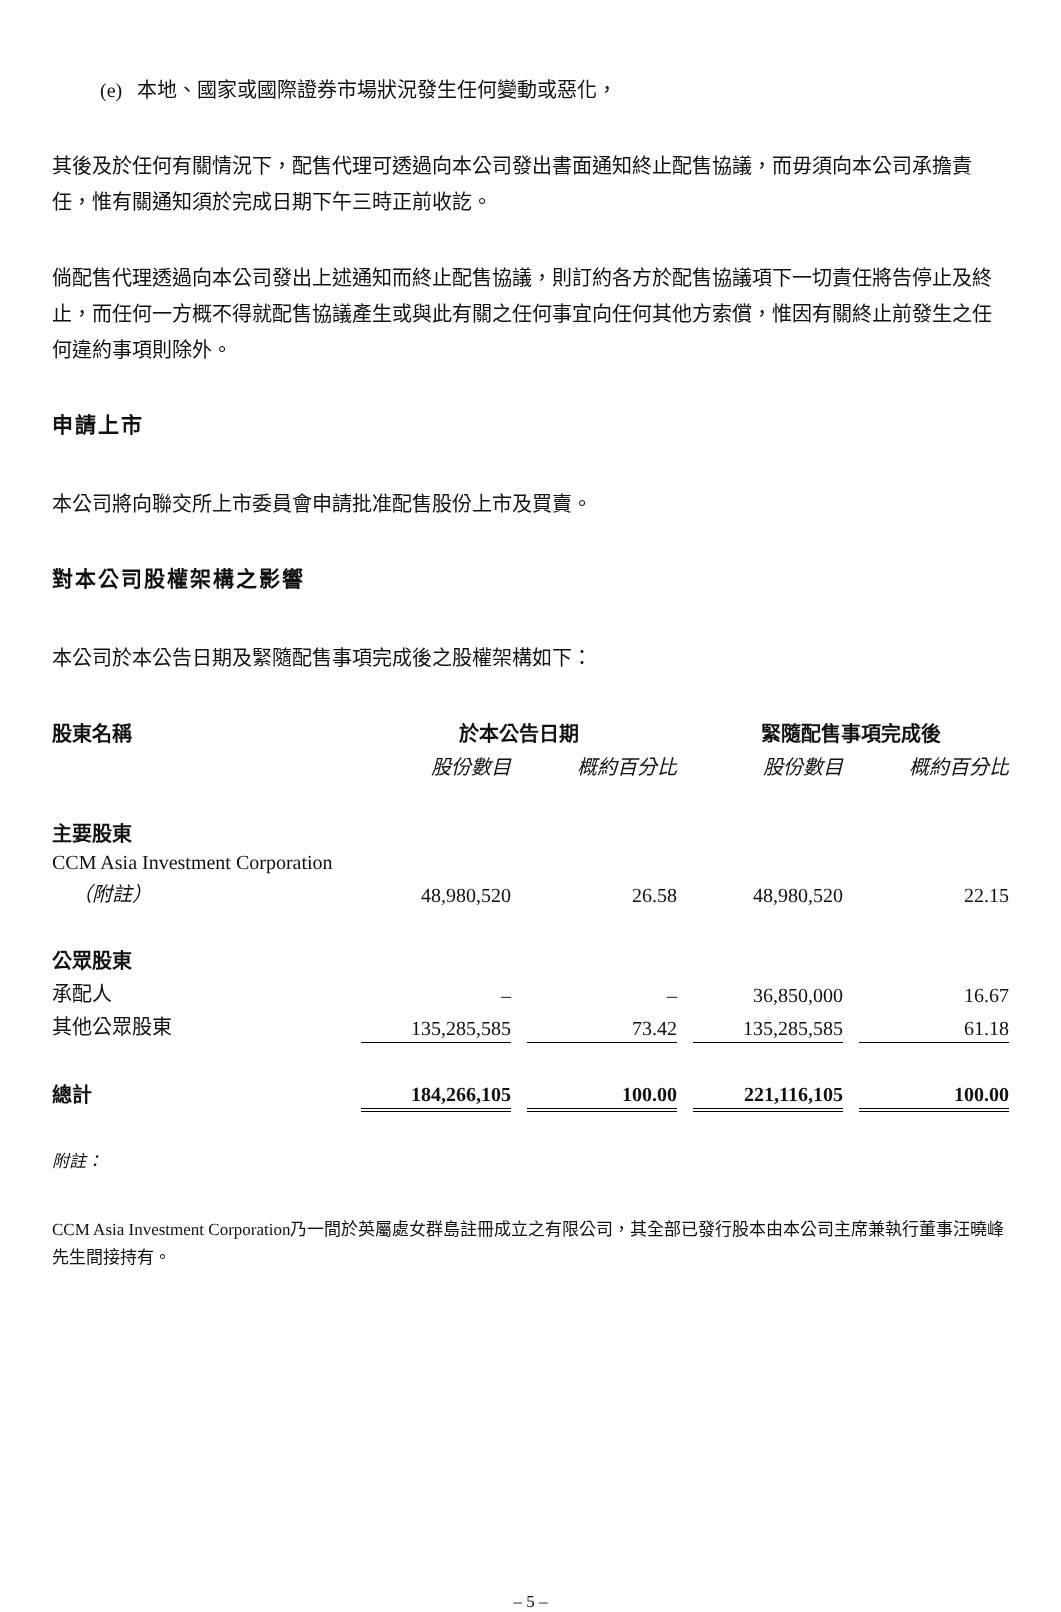(e) 本地、國家或國際證券市場狀況發生任何變動或惡化，
其後及於任何有關情況下，配售代理可透過向本公司發出書面通知終止配售協議，而毋須向本公司承擔責任，惟有關通知須於完成日期下午三時正前收訖。
倘配售代理透過向本公司發出上述通知而終止配售協議，則訂約各方於配售協議項下一切責任將告停止及終止，而任何一方概不得就配售協議產生或與此有關之任何事宜向任何其他方索償，惟因有關終止前發生之任何違約事項則除外。
申請上市
本公司將向聯交所上市委員會申請批准配售股份上市及買賣。
對本公司股權架構之影響
本公司於本公告日期及緊隨配售事項完成後之股權架構如下：
| 股東名稱 | 於本公告日期 | | | | 緊隨配售事項完成後 | | |
| | 股份數目 | | 概約百分比 | | 股份數目 | | 概約百分比 |
| 主要股東 | | | | | | | |
| CCM Asia Investment Corporation | | | | | | | |
| （附註） | 48,980,520 | | 26.58 | | 48,980,520 | | 22.15 |
| 公眾股東 | | | | | | | |
| 承配人 | – | | – | | 36,850,000 | | 16.67 |
| 其他公眾股東 | 135,285,585 | | 73.42 | | 135,285,585 | | 61.18 |
| 總計 | 184,266,105 | | 100.00 | | 221,116,105 | | 100.00 |
附註：
CCM Asia Investment Corporation乃一間於英屬處女群島註冊成立之有限公司，其全部已發行股本由本公司主席兼執行董事汪曉峰先生間接持有。
– 5 –